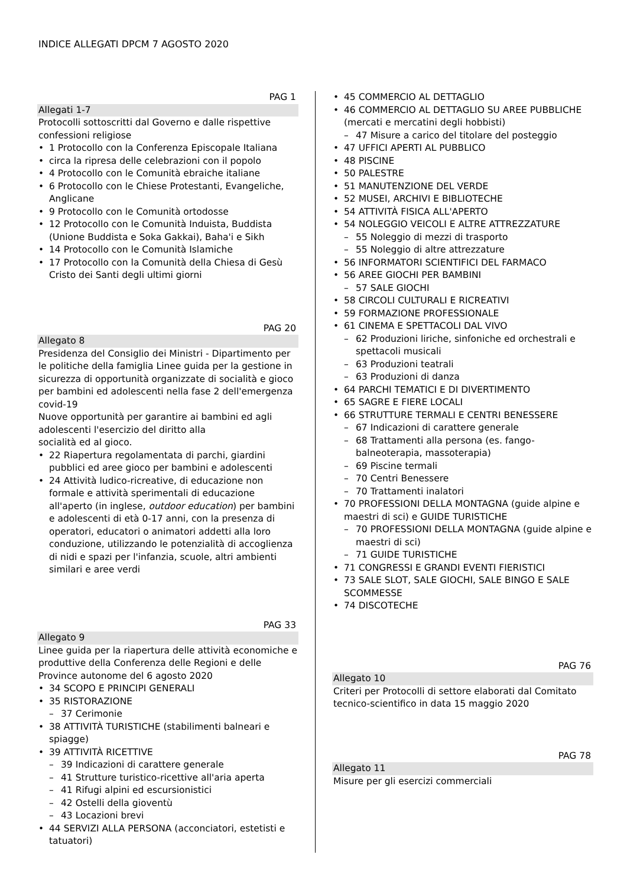INDICE ALLEGATI DPCM 7 AGOSTO 2020
PAG 1
Allegati 1-7
Protocolli sottoscritti dal Governo e dalle rispettive confessioni religiose
1 Protocollo con la Conferenza Episcopale Italiana
circa la ripresa delle celebrazioni con il popolo
4 Protocollo con le Comunità ebraiche italiane
6 Protocollo con le Chiese Protestanti, Evangeliche, Anglicane
9 Protocollo con le Comunità ortodosse
12 Protocollo con le Comunità Induista, Buddista (Unione Buddista e Soka Gakkai), Baha'i e Sikh
14 Protocollo con le Comunità Islamiche
17 Protocollo con la Comunità della Chiesa di Gesù Cristo dei Santi degli ultimi giorni
PAG 20
Allegato 8
Presidenza del Consiglio dei Ministri - Dipartimento per le politiche della famiglia Linee guida per la gestione in sicurezza di opportunità organizzate di socialità e gioco per bambini ed adolescenti nella fase 2 dell'emergenza covid-19
Nuove opportunità per garantire ai bambini ed agli adolescenti l'esercizio del diritto alla
socialità ed al gioco.
22 Riapertura regolamentata di parchi, giardini pubblici ed aree gioco per bambini e adolescenti
24 Attività ludico-ricreative, di educazione non formale e attività sperimentali di educazione all'aperto (in inglese, outdoor education) per bambini e adolescenti di età 0-17 anni, con la presenza di operatori, educatori o animatori addetti alla loro conduzione, utilizzando le potenzialità di accoglienza di nidi e spazi per l'infanzia, scuole, altri ambienti similari e aree verdi
PAG 33
Allegato 9
Linee guida per la riapertura delle attività economiche e produttive della Conferenza delle Regioni e delle Province autonome del 6 agosto 2020
34 SCOPO E PRINCIPI GENERALI
35 RISTORAZIONE
37 Cerimonie
38 ATTIVITÀ TURISTICHE (stabilimenti balneari e spiagge)
39 ATTIVITÀ RICETTIVE
39 Indicazioni di carattere generale
41 Strutture turistico-ricettive all'aria aperta
41 Rifugi alpini ed escursionistici
42 Ostelli della gioventù
43 Locazioni brevi
44 SERVIZI ALLA PERSONA (acconciatori, estetisti e tatuatori)
45 COMMERCIO AL DETTAGLIO
46 COMMERCIO AL DETTAGLIO SU AREE PUBBLICHE (mercati e mercatini degli hobbisti)
47 Misure a carico del titolare del posteggio
47 UFFICI APERTI AL PUBBLICO
48 PISCINE
50 PALESTRE
51 MANUTENZIONE DEL VERDE
52 MUSEI, ARCHIVI E BIBLIOTECHE
54 ATTIVITÀ FISICA ALL'APERTO
54 NOLEGGIO VEICOLI E ALTRE ATTREZZATURE
55 Noleggio di mezzi di trasporto
55 Noleggio di altre attrezzature
56 INFORMATORI SCIENTIFICI DEL FARMACO
56 AREE GIOCHI PER BAMBINI
57 SALE GIOCHI
58 CIRCOLI CULTURALI E RICREATIVI
59 FORMAZIONE PROFESSIONALE
61 CINEMA E SPETTACOLI DAL VIVO
62 Produzioni liriche, sinfoniche ed orchestrali e spettacoli musicali
63 Produzioni teatrali
63 Produzioni di danza
64 PARCHI TEMATICI E DI DIVERTIMENTO
65 SAGRE E FIERE LOCALI
66 STRUTTURE TERMALI E CENTRI BENESSERE
67 Indicazioni di carattere generale
68 Trattamenti alla persona (es. fango-balneoterapia, massoterapia)
69 Piscine termali
70 Centri Benessere
70 Trattamenti inalatori
70 PROFESSIONI DELLA MONTAGNA (guide alpine e maestri di sci) e GUIDE TURISTICHE
70 PROFESSIONI DELLA MONTAGNA (guide alpine e maestri di sci)
71 GUIDE TURISTICHE
71 CONGRESSI E GRANDI EVENTI FIERISTICI
73 SALE SLOT, SALE GIOCHI, SALE BINGO E SALE SCOMMESSE
74 DISCOTECHE
PAG 76
Allegato 10
Criteri per Protocolli di settore elaborati dal Comitato tecnico-scientifico in data 15 maggio 2020
PAG 78
Allegato 11
Misure per gli esercizi commerciali